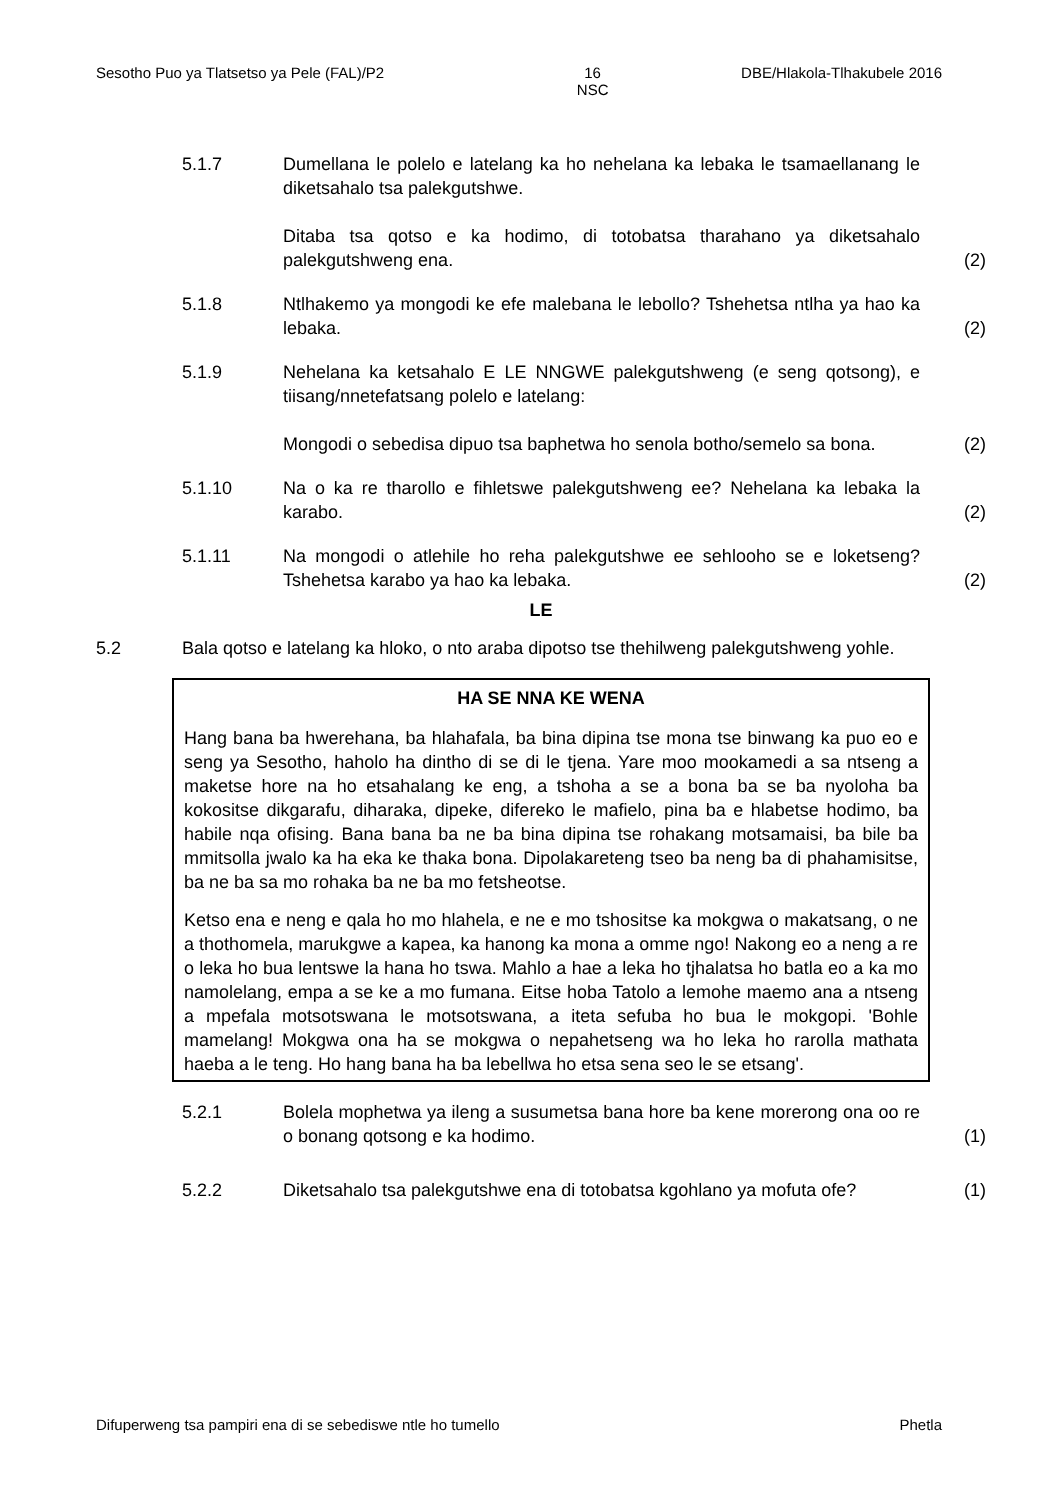Sesotho Puo ya Tlatsetso ya Pele (FAL)/P2 16
NSC DBE/Hlakola-Tlhakubele 2016
5.1.7 Dumellana le polelo e latelang ka ho nehelana ka lebaka le tsamaellanang le diketsahalo tsa palekgutshwe.
Ditaba tsa qotso e ka hodimo, di totobatsa tharahano ya diketsahalo palekgutshweng ena.
(2)
5.1.8 Ntlhakemo ya mongodi ke efe malebana le lebollo? Tshehetsa ntlha ya hao ka lebaka.
(2)
5.1.9 Nehelana ka ketsahalo E LE NNGWE palekgutshweng (e seng qotsong), e tiisang/nnetefatsang polelo e latelang:
Mongodi o sebedisa dipuo tsa baphetwa ho senola botho/semelo sa bona.
(2)
5.1.10 Na o ka re tharollo e fihletswe palekgutshweng ee? Nehelana ka lebaka la karabo.
(2)
5.1.11 Na mongodi o atlehile ho reha palekgutshwe ee sehlooho se e loketseng? Tshehetsa karabo ya hao ka lebaka.
(2)
LE
5.2 Bala qotso e latelang ka hloko, o nto araba dipotso tse thehilweng palekgutshweng yohle.
HA SE NNA KE WENA
Hang bana ba hwerehana, ba hlahafala, ba bina dipina tse mona tse binwang ka puo eo e seng ya Sesotho, haholo ha dintho di se di le tjena. Yare moo mookamedi a sa ntseng a maketse hore na ho etsahalang ke eng, a tshoha a se a bona ba se ba nyoloha ba kokositse dikgarafu, diharaka, dipeke, difereko le mafielo, pina ba e hlabetse hodimo, ba habile nqa ofising. Bana bana ba ne ba bina dipina tse rohakang motsamaisi, ba bile ba mmitsolla jwalo ka ha eka ke thaka bona. Dipolakareteng tseo ba neng ba di phahamisitse, ba ne ba sa mo rohaka ba ne ba mo fetsheotse.
Ketso ena e neng e qala ho mo hlahela, e ne e mo tshositse ka mokgwa o makatsang, o ne a thothomela, marukgwe a kapea, ka hanong ka mona a omme ngo! Nakong eo a neng a re o leka ho bua lentswe la hana ho tswa. Mahlo a hae a leka ho tjhalatsa ho batla eo a ka mo namolelang, empa a se ke a mo fumana. Eitse hoba Tatolo a lemohe maemo ana a ntseng a mpefala motsotswana le motsotswana, a iteta sefuba ho bua le mokgopi. 'Bohle mamelang! Mokgwa ona ha se mokgwa o nepahetseng wa ho leka ho rarolla mathata haeba a le teng. Ho hang bana ha ba lebellwa ho etsa sena seo le se etsang'.
5.2.1 Bolela mophetwa ya ileng a susumetsa bana hore ba kene morerong ona oo re o bonang qotsong e ka hodimo.
(1)
5.2.2 Diketsahalo tsa palekgutshwe ena di totobatsa kgohlano ya mofuta ofe?
(1)
Difuperweng tsa pampiri ena di se sebediswe ntle ho tumello Phetla